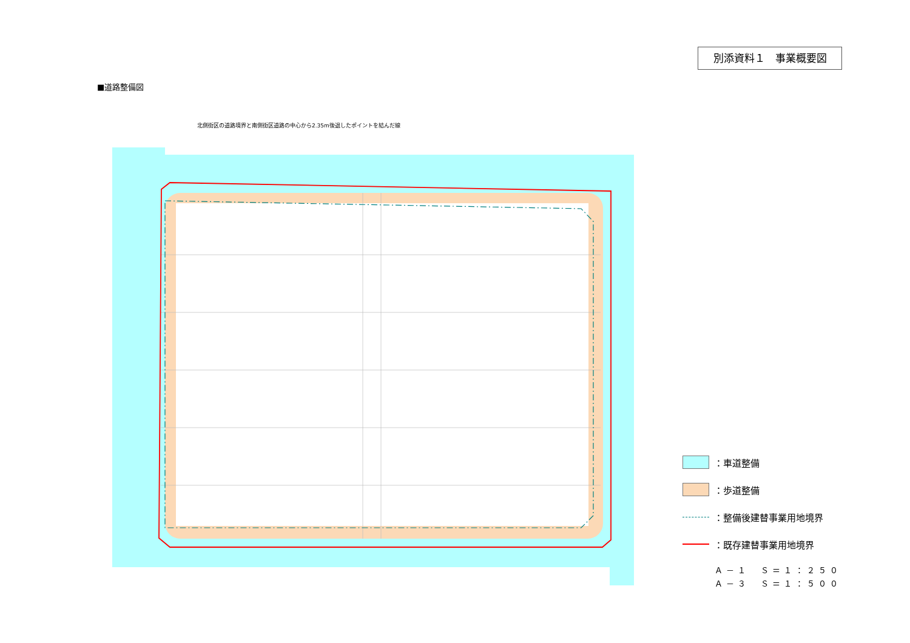別添資料１　事業概要図
■道路整備図
北側街区の道路境界と南側街区道路の中心から2.35m後退したポイントを結んだ線
：車道整備
：歩道整備
：整備後建替事業用地境界
：既存建替事業用地境界
Ａ－１　Ｓ＝１：２５０
Ａ－３　Ｓ＝１：５００